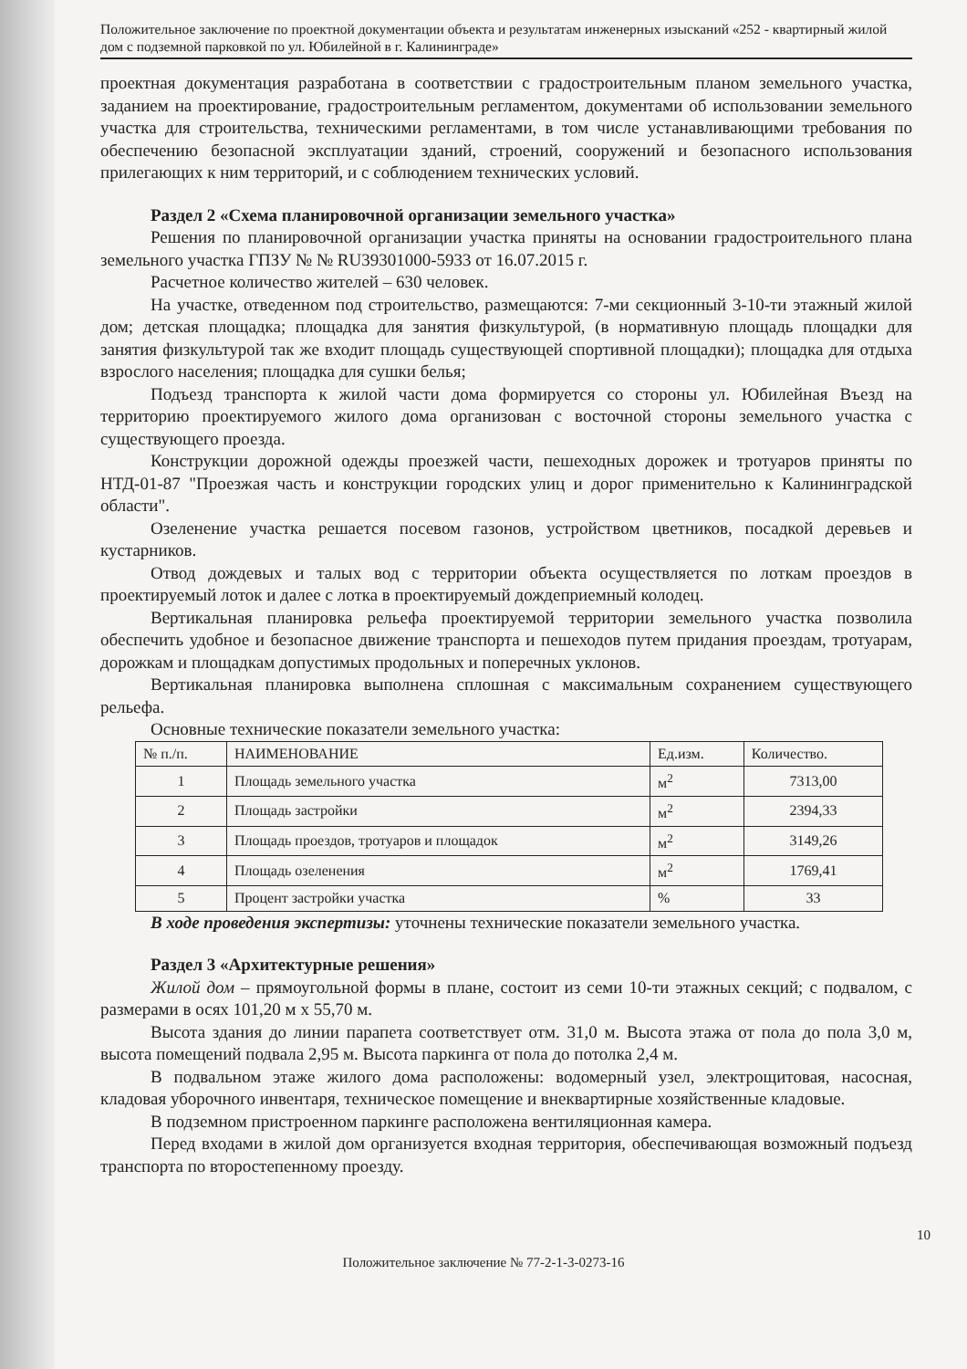Положительное заключение по проектной документации объекта и результатам инженерных изысканий «252 - квартирный жилой дом с подземной парковкой по ул. Юбилейной в г. Калининграде»
проектная документация разработана в соответствии с градостроительным планом земельного участка, заданием на проектирование, градостроительным регламентом, документами об использовании земельного участка для строительства, техническими регламентами, в том числе устанавливающими требования по обеспечению безопасной эксплуатации зданий, строений, сооружений и безопасного использования прилегающих к ним территорий, и с соблюдением технических условий.
Раздел 2 «Схема планировочной организации земельного участка»
Решения по планировочной организации участка приняты на основании градостроительного плана земельного участка ГПЗУ № № RU39301000-5933 от 16.07.2015 г.
Расчетное количество жителей – 630 человек.
На участке, отведенном под строительство, размещаются: 7-ми секционный 3-10-ти этажный жилой дом; детская площадка; площадка для занятия физкультурой, (в нормативную площадь площадки для занятия физкультурой так же входит площадь существующей спортивной площадки); площадка для отдыха взрослого населения; площадка для сушки белья;
Подъезд транспорта к жилой части дома формируется со стороны ул. Юбилейная Въезд на территорию проектируемого жилого дома организован с восточной стороны земельного участка с существующего проезда.
Конструкции дорожной одежды проезжей части, пешеходных дорожек и тротуаров приняты по НТД-01-87 "Проезжая часть и конструкции городских улиц и дорог применительно к Калининградской области".
Озеленение участка решается посевом газонов, устройством цветников, посадкой деревьев и кустарников.
Отвод дождевых и талых вод с территории объекта осуществляется по лоткам проездов в проектируемый лоток и далее с лотка в проектируемый дождеприемный колодец.
Вертикальная планировка рельефа проектируемой территории земельного участка позволила обеспечить удобное и безопасное движение транспорта и пешеходов путем придания проездам, тротуарам, дорожкам и площадкам допустимых продольных и поперечных уклонов.
Вертикальная планировка выполнена сплошная с максимальным сохранением существующего рельефа.
Основные технические показатели земельного участка:
| № п./п. | НАИМЕНОВАНИЕ | Ед.изм. | Количество. |
| --- | --- | --- | --- |
| 1 | Площадь земельного участка | м<sup>2</sup> | 7313,00 |
| 2 | Площадь застройки | м<sup>2</sup> | 2394,33 |
| 3 | Площадь проездов, тротуаров и площадок | м<sup>2</sup> | 3149,26 |
| 4 | Площадь озеленения | м<sup>2</sup> | 1769,41 |
| 5 | Процент застройки участка | % | 33 |
В ходе проведения экспертизы: уточнены технические показатели земельного участка.
Раздел 3 «Архитектурные решения»
Жилой дом – прямоугольной формы в плане, состоит из семи 10-ти этажных секций; с подвалом, с размерами в осях 101,20 м х 55,70 м.
Высота здания до линии парапета соответствует отм. 31,0 м. Высота этажа от пола до пола 3,0 м, высота помещений подвала 2,95 м. Высота паркинга от пола до потолка 2,4 м.
В подвальном этаже жилого дома расположены: водомерный узел, электрощитовая, насосная, кладовая уборочного инвентаря, техническое помещение и внеквартирные хозяйственные кладовые.
В подземном пристроенном паркинге расположена вентиляционная камера.
Перед входами в жилой дом организуется входная территория, обеспечивающая возможный подъезд транспорта по второстепенному проезду.
10
Положительное заключение № 77-2-1-3-0273-16